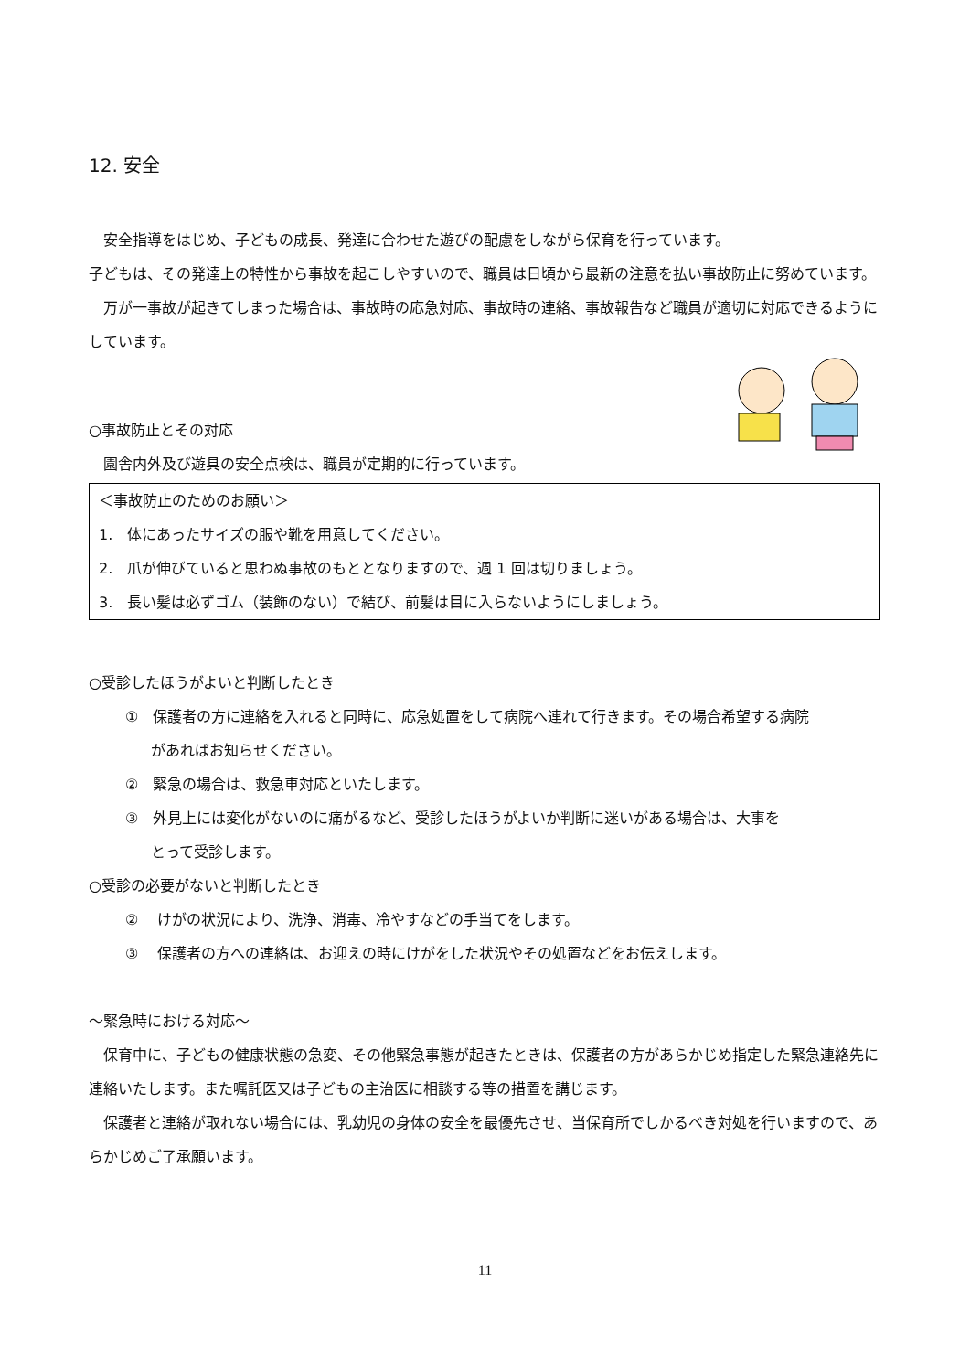12. 安全
　安全指導をはじめ、子どもの成長、発達に合わせた遊びの配慮をしながら保育を行っています。
子どもは、その発達上の特性から事故を起こしやすいので、職員は日頃から最新の注意を払い事故防止に努めています。
　万が一事故が起きてしまった場合は、事故時の応急対応、事故時の連絡、事故報告など職員が適切に対応できるようにしています。
○事故防止とその対応
　園舎内外及び遊具の安全点検は、職員が定期的に行っています。
＜事故防止のためのお願い＞
1.　体にあったサイズの服や靴を用意してください。
2.　爪が伸びていると思わぬ事故のもととなりますので、週 1 回は切りましょう。
3.　長い髪は必ずゴム（装飾のない）で結び、前髪は目に入らないようにしましょう。
○受診したほうがよいと判断したとき
①　保護者の方に連絡を入れると同時に、応急処置をして病院へ連れて行きます。その場合希望する病院
があればお知らせください。
②　緊急の場合は、救急車対応といたします。
③　外見上には変化がないのに痛がるなど、受診したほうがよいか判断に迷いがある場合は、大事を
とって受診します。
○受診の必要がないと判断したとき
②　 けがの状況により、洗浄、消毒、冷やすなどの手当てをします。
③　 保護者の方への連絡は、お迎えの時にけがをした状況やその処置などをお伝えします。
～緊急時における対応～
　保育中に、子どもの健康状態の急変、その他緊急事態が起きたときは、保護者の方があらかじめ指定した緊急連絡先に連絡いたします。また嘱託医又は子どもの主治医に相談する等の措置を講じます。
　保護者と連絡が取れない場合には、乳幼児の身体の安全を最優先させ、当保育所でしかるべき対処を行いますので、あらかじめご了承願います。
11